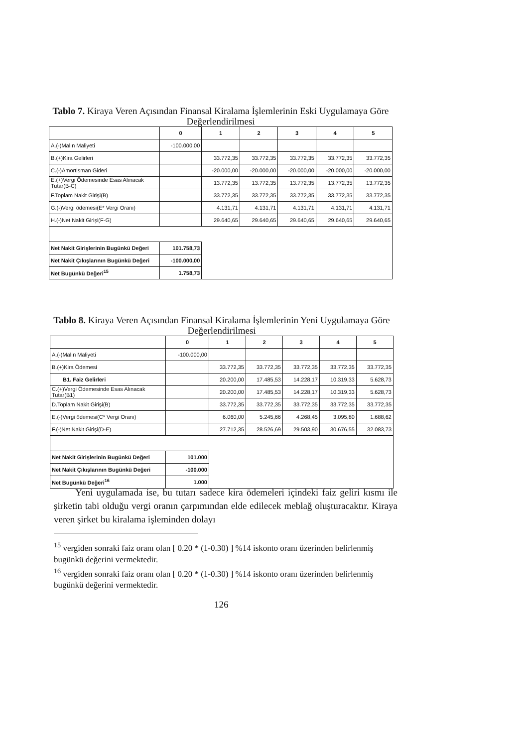Tablo 7. Kiraya Veren Açısından Finansal Kiralama İşlemlerinin Eski Uygulamaya Göre Değerlendirilmesi
| | 0 | 1 | 2 | 3 | 4 | 5 |
| --- | --- | --- | --- | --- | --- | --- |
| A.(-)Malın Maliyeti | -100.000,00 | | | | | |
| B.(+)Kira Gelirleri | | 33.772,35 | 33.772,35 | 33.772,35 | 33.772,35 | 33.772,35 |
| C.(-)Amortisman Gideri | | -20.000,00 | -20.000,00 | -20.000,00 | -20.000,00 | -20.000,00 |
| E.(+)Vergi Ödemesinde Esas Alınacak Tutar(B-C) | | 13.772,35 | 13.772,35 | 13.772,35 | 13.772,35 | 13.772,35 |
| F.Toplam Nakit Girişi(B) | | 33.772,35 | 33.772,35 | 33.772,35 | 33.772,35 | 33.772,35 |
| G.(-)Vergi ödemesi(E* Vergi Oranı) | | 4.131,71 | 4.131,71 | 4.131,71 | 4.131,71 | 4.131,71 |
| H.(-)Net Nakit Girişi(F-G) | | 29.640,65 | 29.640,65 | 29.640,65 | 29.640,65 | 29.640,65 |
| Net Nakit Girişlerinin Bugünkü Değeri | 101.758,73 | | | | | |
| Net Nakit Çıkışlarının Bugünkü Değeri | -100.000,00 | | | | | |
| Net Bugünkü Değeri<sup>15</sup> | 1.758,73 | | | | | |
Tablo 8. Kiraya Veren Açısından Finansal Kiralama İşlemlerinin Yeni Uygulamaya Göre Değerlendirilmesi
| | 0 | 1 | 2 | 3 | 4 | 5 |
| --- | --- | --- | --- | --- | --- | --- |
| A.(-)Malın Maliyeti | -100.000,00 | | | | | |
| B.(+)Kira Ödemesi | | 33.772,35 | 33.772,35 | 33.772,35 | 33.772,35 | 33.772,35 |
| B1. Faiz Gelirleri | | 20.200,00 | 17.485,53 | 14.228,17 | 10.319,33 | 5.628,73 |
| C.(+)Vergi Ödemesinde Esas Alınacak Tutar(B1) | | 20.200,00 | 17.485,53 | 14.228,17 | 10.319,33 | 5.628,73 |
| D.Toplam Nakit Girişi(B) | | 33.772,35 | 33.772,35 | 33.772,35 | 33.772,35 | 33.772,35 |
| E.(-)Vergi ödemesi(C* Vergi Oranı) | | 6.060,00 | 5.245,66 | 4.268,45 | 3.095,80 | 1.688,62 |
| F.(-)Net Nakit Girişi(D-E) | | 27.712,35 | 28.526,69 | 29.503,90 | 30.676,55 | 32.083,73 |
| Net Nakit Girişlerinin Bugünkü Değeri | 101.000 | | | | | |
| Net Nakit Çıkışlarının Bugünkü Değeri | -100.000 | | | | | |
| Net Bugünkü Değeri<sup>16</sup> | 1.000 | | | | | |
Yeni uygulamada ise, bu tutarı sadece kira ödemeleri içindeki faiz geliri kısmı ile şirketin tabi olduğu vergi oranın çarpımından elde edilecek meblağ oluşturacaktır. Kiraya veren şirket bu kiralama işleminden dolayı
<sup>15</sup> vergiden sonraki faiz oranı olan [ 0.20 * (1-0.30) ] %14 iskonto oranı üzerinden belirlenmiş bugünkü değerini vermektedir.
<sup>16</sup> vergiden sonraki faiz oranı olan [ 0.20 * (1-0.30) ] %14 iskonto oranı üzerinden belirlenmiş bugünkü değerini vermektedir.
126